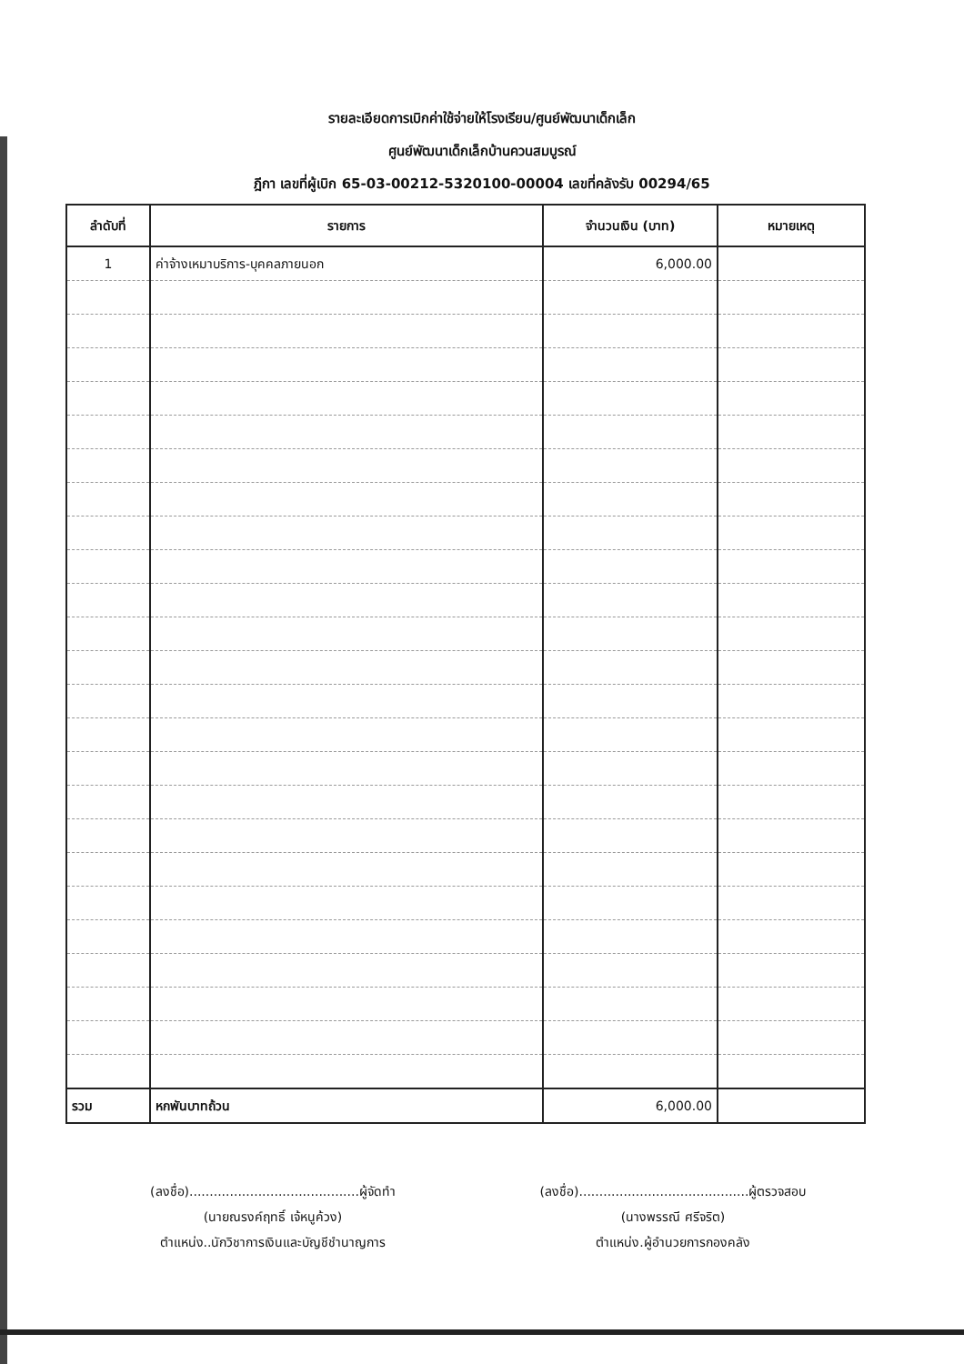รายละเอียดการเบิกค่าใช้จ่ายให้โรงเรียน/ศูนย์พัฒนาเด็กเล็ก
ศูนย์พัฒนาเด็กเล็กบ้านควนสมบูรณ์
ฎีกา เลขที่ผู้เบิก 65-03-00212-5320100-00004 เลขที่คลังรับ 00294/65
| ลำดับที่ | รายการ | จำนวนเงิน (บาท) | หมายเหตุ |
| --- | --- | --- | --- |
| 1 | ค่าจ้างเหมาบริการ-บุคคลภายนอก | 6,000.00 | |
| รวม | หกพันบาทถ้วน | 6,000.00 | |
(ลงชื่อ)..........................................ผู้จัดทำ
(นายณรงค์ฤทธิ์ เจ้หนูค้วง)
ตำแหน่ง..นักวิชาการเงินและบัญชีชำนาญการ
(ลงชื่อ)..........................................ผู้ตรวจสอบ
(นางพรรณี ศรีจริต)
ตำแหน่ง.ผู้อำนวยการกองคลัง